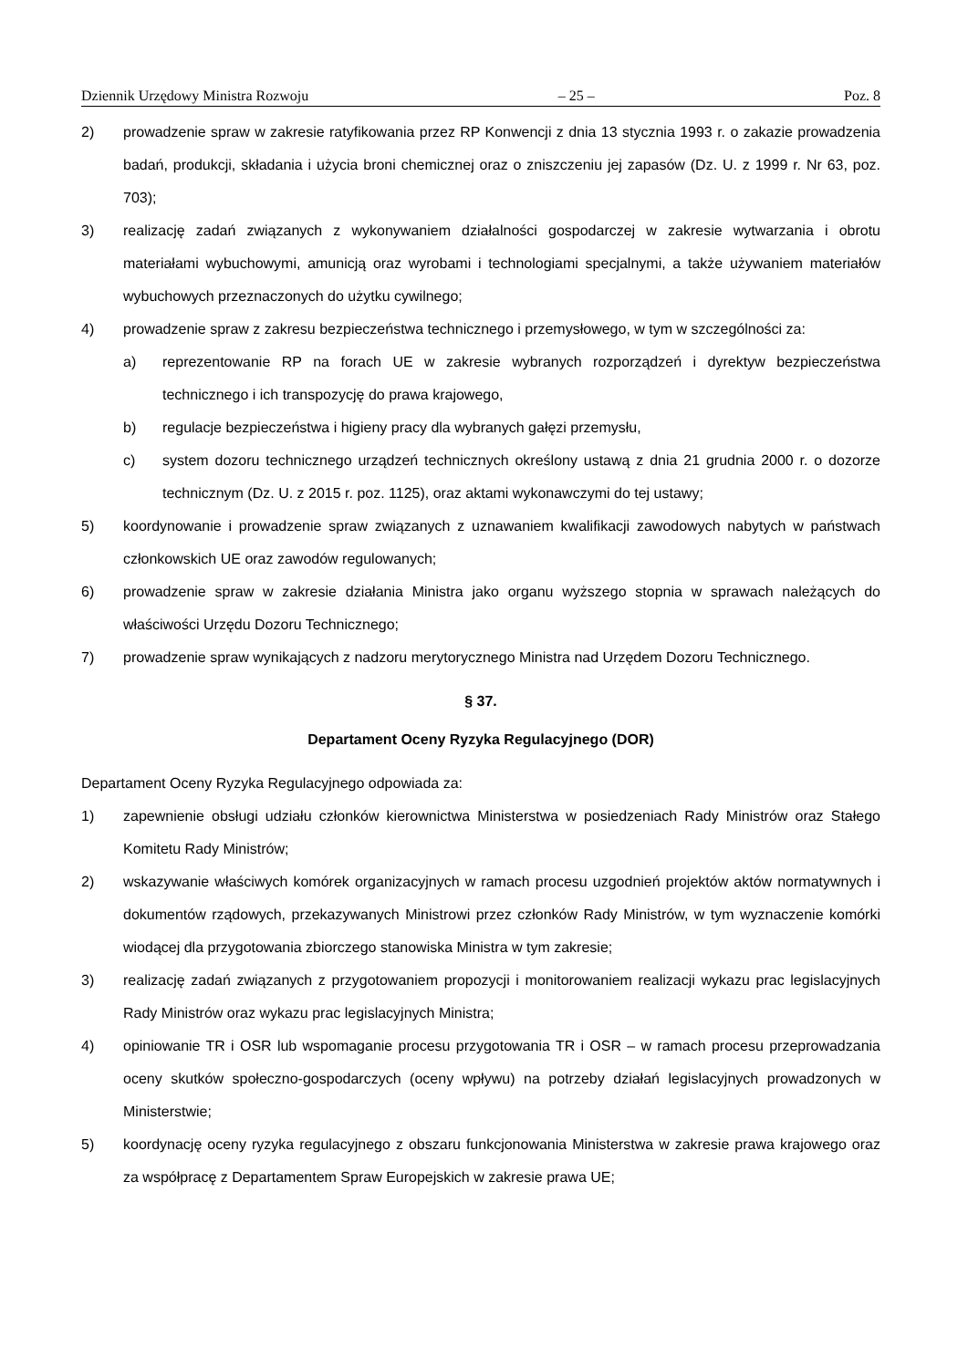Dziennik Urzędowy Ministra Rozwoju – 25 – Poz. 8
2) prowadzenie spraw w zakresie ratyfikowania przez RP Konwencji z dnia 13 stycznia 1993 r. o zakazie prowadzenia badań, produkcji, składania i użycia broni chemicznej oraz o zniszczeniu jej zapasów (Dz. U. z 1999 r. Nr 63, poz. 703);
3) realizację zadań związanych z wykonywaniem działalności gospodarczej w zakresie wytwarzania i obrotu materiałami wybuchowymi, amunicją oraz wyrobami i technologiami specjalnymi, a także używaniem materiałów wybuchowych przeznaczonych do użytku cywilnego;
4) prowadzenie spraw z zakresu bezpieczeństwa technicznego i przemysłowego, w tym w szczególności za:
a) reprezentowanie RP na forach UE w zakresie wybranych rozporządzeń i dyrektyw bezpieczeństwa technicznego i ich transpozycję do prawa krajowego,
b) regulacje bezpieczeństwa i higieny pracy dla wybranych gałęzi przemysłu,
c) system dozoru technicznego urządzeń technicznych określony ustawą z dnia 21 grudnia 2000 r. o dozorze technicznym (Dz. U. z 2015 r. poz. 1125), oraz aktami wykonawczymi do tej ustawy;
5) koordynowanie i prowadzenie spraw związanych z uznawaniem kwalifikacji zawodowych nabytych w państwach członkowskich UE oraz zawodów regulowanych;
6) prowadzenie spraw w zakresie działania Ministra jako organu wyższego stopnia w sprawach należących do właściwości Urzędu Dozoru Technicznego;
7) prowadzenie spraw wynikających z nadzoru merytorycznego Ministra nad Urzędem Dozoru Technicznego.
§ 37.
Departament Oceny Ryzyka Regulacyjnego (DOR)
Departament Oceny Ryzyka Regulacyjnego odpowiada za:
1) zapewnienie obsługi udziału członków kierownictwa Ministerstwa w posiedzeniach Rady Ministrów oraz Stałego Komitetu Rady Ministrów;
2) wskazywanie właściwych komórek organizacyjnych w ramach procesu uzgodnień projektów aktów normatywnych i dokumentów rządowych, przekazywanych Ministrowi przez członków Rady Ministrów, w tym wyznaczenie komórki wiodącej dla przygotowania zbiorczego stanowiska Ministra w tym zakresie;
3) realizację zadań związanych z przygotowaniem propozycji i monitorowaniem realizacji wykazu prac legislacyjnych Rady Ministrów oraz wykazu prac legislacyjnych Ministra;
4) opiniowanie TR i OSR lub wspomaganie procesu przygotowania TR i OSR – w ramach procesu przeprowadzania oceny skutków społeczno-gospodarczych (oceny wpływu) na potrzeby działań legislacyjnych prowadzonych w Ministerstwie;
5) koordynację oceny ryzyka regulacyjnego z obszaru funkcjonowania Ministerstwa w zakresie prawa krajowego oraz za współpracę z Departamentem Spraw Europejskich w zakresie prawa UE;